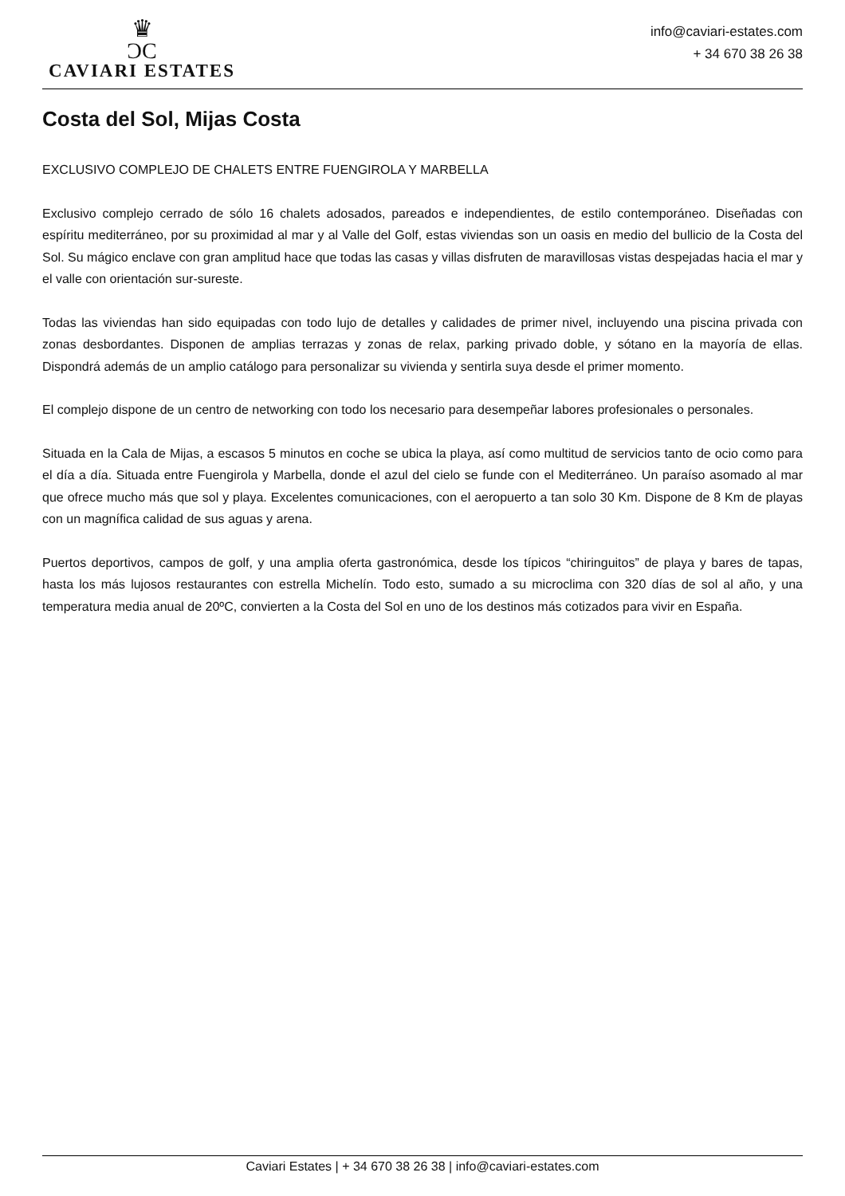♛
ƆC
CAVIARI ESTATES
info@caviari-estates.com
+ 34 670 38 26 38
Costa del Sol, Mijas Costa
EXCLUSIVO COMPLEJO DE CHALETS ENTRE FUENGIROLA Y MARBELLA
Exclusivo complejo cerrado de sólo 16 chalets adosados, pareados e independientes, de estilo contemporáneo. Diseñadas con espíritu mediterráneo, por su proximidad al mar y al Valle del Golf, estas viviendas son un oasis en medio del bullicio de la Costa del Sol. Su mágico enclave con gran amplitud hace que todas las casas y villas disfruten de maravillosas vistas despejadas hacia el mar y el valle con orientación sur-sureste.
Todas las viviendas han sido equipadas con todo lujo de detalles y calidades de primer nivel, incluyendo una piscina privada con zonas desbordantes. Disponen de amplias terrazas y zonas de relax, parking privado doble, y sótano en la mayoría de ellas. Dispondrá además de un amplio catálogo para personalizar su vivienda y sentirla suya desde el primer momento.
El complejo dispone de un centro de networking con todo los necesario para desempeñar labores profesionales o personales.
Situada en la Cala de Mijas, a escasos 5 minutos en coche se ubica la playa, así como multitud de servicios tanto de ocio como para el día a día. Situada entre Fuengirola y Marbella, donde el azul del cielo se funde con el Mediterráneo. Un paraíso asomado al mar que ofrece mucho más que sol y playa. Excelentes comunicaciones, con el aeropuerto a tan solo 30 Km. Dispone de 8 Km de playas con un magnífica calidad de sus aguas y arena.
Puertos deportivos, campos de golf, y una amplia oferta gastronómica, desde los típicos “chiringuitos” de playa y bares de tapas, hasta los más lujosos restaurantes con estrella Michelín. Todo esto, sumado a su microclima con 320 días de sol al año, y una temperatura media anual de 20ºC, convierten a la Costa del Sol en uno de los destinos más cotizados para vivir en España.
Caviari Estates | + 34 670 38 26 38 | info@caviari-estates.com